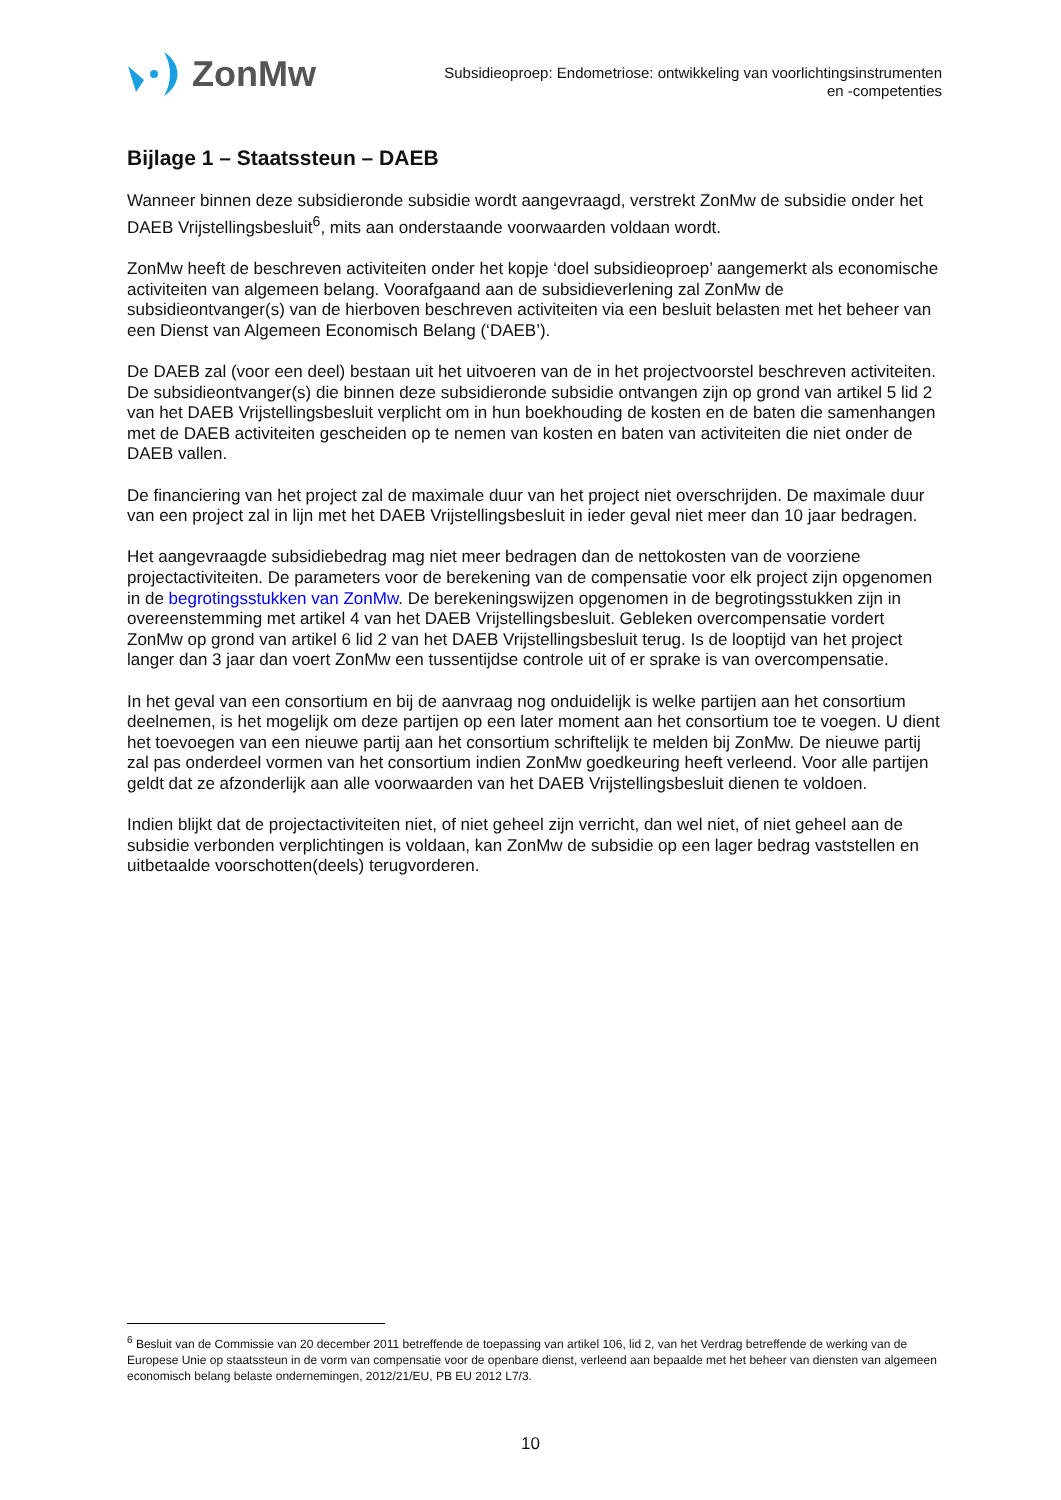ZonMw
Subsidieoproep: Endometriose: ontwikkeling van voorlichtingsinstrumenten
en -competenties
Bijlage 1 – Staatssteun – DAEB
Wanneer binnen deze subsidieronde subsidie wordt aangevraagd, verstrekt ZonMw de subsidie onder het DAEB Vrijstellingsbesluit<sup>6</sup>, mits aan onderstaande voorwaarden voldaan wordt.
ZonMw heeft de beschreven activiteiten onder het kopje ‘doel subsidieoproep’ aangemerkt als economische activiteiten van algemeen belang. Voorafgaand aan de subsidieverlening zal ZonMw de subsidieontvanger(s) van de hierboven beschreven activiteiten via een besluit belasten met het beheer van een Dienst van Algemeen Economisch Belang (‘DAEB’).
De DAEB zal (voor een deel) bestaan uit het uitvoeren van de in het projectvoorstel beschreven activiteiten.
De subsidieontvanger(s) die binnen deze subsidieronde subsidie ontvangen zijn op grond van artikel 5 lid 2 van het DAEB Vrijstellingsbesluit verplicht om in hun boekhouding de kosten en de baten die samenhangen met de DAEB activiteiten gescheiden op te nemen van kosten en baten van activiteiten die niet onder de DAEB vallen.
De financiering van het project zal de maximale duur van het project niet overschrijden. De maximale duur van een project zal in lijn met het DAEB Vrijstellingsbesluit in ieder geval niet meer dan 10 jaar bedragen.
Het aangevraagde subsidiebedrag mag niet meer bedragen dan de nettokosten van de voorziene projectactiviteiten. De parameters voor de berekening van de compensatie voor elk project zijn opgenomen in de begrotingsstukken van ZonMw. De berekeningswijzen opgenomen in de begrotingsstukken zijn in overeenstemming met artikel 4 van het DAEB Vrijstellingsbesluit. Gebleken overcompensatie vordert ZonMw op grond van artikel 6 lid 2 van het DAEB Vrijstellingsbesluit terug. Is de looptijd van het project langer dan 3 jaar dan voert ZonMw een tussentijdse controle uit of er sprake is van overcompensatie.
In het geval van een consortium en bij de aanvraag nog onduidelijk is welke partijen aan het consortium deelnemen, is het mogelijk om deze partijen op een later moment aan het consortium toe te voegen. U dient het toevoegen van een nieuwe partij aan het consortium schriftelijk te melden bij ZonMw. De nieuwe partij zal pas onderdeel vormen van het consortium indien ZonMw goedkeuring heeft verleend. Voor alle partijen geldt dat ze afzonderlijk aan alle voorwaarden van het DAEB Vrijstellingsbesluit dienen te voldoen.
Indien blijkt dat de projectactiviteiten niet, of niet geheel zijn verricht, dan wel niet, of niet geheel aan de subsidie verbonden verplichtingen is voldaan, kan ZonMw de subsidie op een lager bedrag vaststellen en uitbetaalde voorschotten(deels) terugvorderen.
<sup>6</sup> Besluit van de Commissie van 20 december 2011 betreffende de toepassing van artikel 106, lid 2, van het Verdrag betreffende de werking van de Europese Unie op staatssteun in de vorm van compensatie voor de openbare dienst, verleend aan bepaalde met het beheer van diensten van algemeen economisch belang belaste ondernemingen, 2012/21/EU, PB EU 2012 L7/3.
10